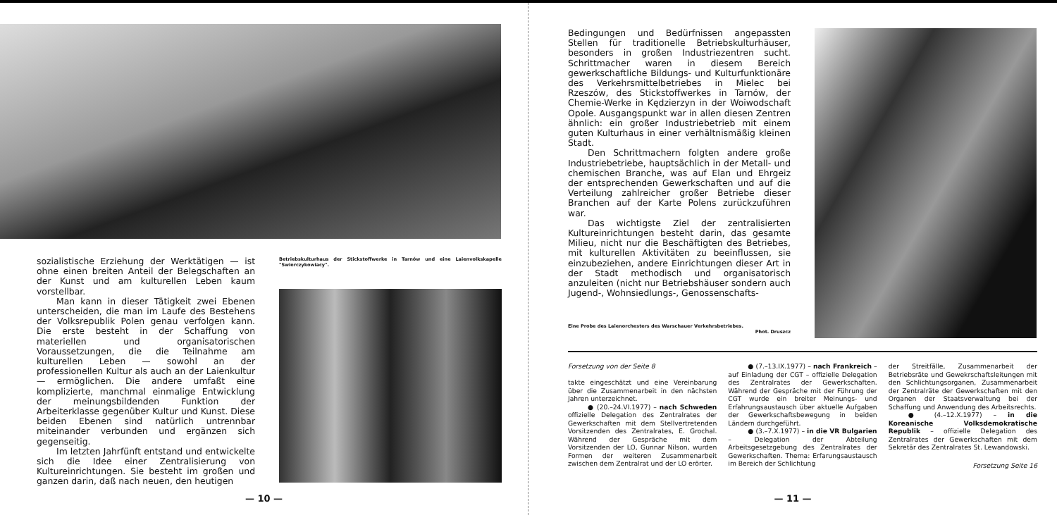sozialistische Erziehung der Werktätigen — ist ohne einen breiten Anteil der Belegschaften an der Kunst und am kulturellen Leben kaum vorstellbar.
Man kann in dieser Tätigkeit zwei Ebenen unterscheiden, die man im Laufe des Bestehens der Volksrepublik Polen genau verfolgen kann. Die erste besteht in der Schaffung von materiellen und organisatorischen Voraussetzungen, die die Teilnahme am kulturellen Leben — sowohl an der professionellen Kultur als auch an der Laienkultur — ermöglichen. Die andere umfaßt eine komplizierte, manchmal einmalige Entwicklung der meinungsbildenden Funktion der Arbeiterklasse gegenüber Kultur und Kunst. Diese beiden Ebenen sind natürlich untrennbar miteinander verbunden und ergänzen sich gegenseitig.
Im letzten Jahrfünft entstand und entwickelte sich die Idee einer Zentralisierung von Kultureinrichtungen. Sie besteht im großen und ganzen darin, daß nach neuen, den heutigen
Betriebskulturhaus der Stickstoffwerke in Tarnów und eine Laienvolkskapelle "Swierczykowiacy".
— 10 —
Bedingungen und Bedürfnissen angepassten Stellen für traditionelle Betriebskulturhäuser, besonders in großen Industriezentren sucht. Schrittmacher waren in diesem Bereich gewerkschaftliche Bildungs- und Kulturfunktionäre des Verkehrsmittelbetriebes in Mielec bei Rzeszów, des Stickstoffwerkes in Tarnów, der Chemie-Werke in Kędzierzyn in der Woiwodschaft Opole. Ausgangspunkt war in allen diesen Zentren ähnlich: ein großer Industriebetrieb mit einem guten Kulturhaus in einer verhältnismäßig kleinen Stadt.
Den Schrittmachern folgten andere große Industriebetriebe, hauptsächlich in der Metall- und chemischen Branche, was auf Elan und Ehrgeiz der entsprechenden Gewerkschaften und auf die Verteilung zahlreicher großer Betriebe dieser Branchen auf der Karte Polens zurückzuführen war.
Das wichtigste Ziel der zentralisierten Kultureinrichtungen besteht darin, das gesamte Milieu, nicht nur die Beschäftigten des Betriebes, mit kulturellen Aktivitäten zu beeinflussen, sie einzubeziehen, andere Einrichtungen dieser Art in der Stadt methodisch und organisatorisch anzuleiten (nicht nur Betriebshäuser sondern auch Jugend-, Wohnsiedlungs-, Genossenschafts-
Eine Probe des Laienorchesters des Warschauer Verkehrsbetriebes.
Phot. Druszcz
Forsetzung von der Seite 8
takte eingeschätzt und eine Vereinbarung über die Zusammenarbeit in den nächsten Jahren unterzeichnet.
● (20.–24.VI.1977) – nach Schweden offizielle Delegation des Zentralrates der Gewerkschaften mit dem Stellvertretenden Vorsitzenden des Zentralrates, E. Grochal. Während der Gespräche mit dem Vorsitzenden der LO, Gunnar Nilson, wurden Formen der weiteren Zusammenarbeit zwischen dem Zentralrat und der LO erörter.
● (7.–13.IX.1977) – nach Frankreich – auf Einladung der CGT – offizielle Delegation des Zentralrates der Gewerkschaften. Während der Gespräche mit der Führung der CGT wurde ein breiter Meinungs- und Erfahrungsaustausch über aktuelle Aufgaben der Gewerkschaftsbewegung in beiden Ländern durchgeführt.
● (3.–7.X.1977) – in die VR Bulgarien – Delegation der Abteilung Arbeitsgesetzgebung des Zentralrates der Gewerkschaften. Thema: Erfarungsaustausch im Bereich der Schlichtung
der Streitfälle, Zusammenarbeit der Betriebsräte und Gewekrschaftsleitungen mit den Schlichtungsorganen, Zusammenarbeit der Zentralräte der Gewerkschaften mit den Organen der Staatsverwaltung bei der Schaffung und Anwendung des Arbeitsrechts.
● (4.–12.X.1977) – in die Koreanische Volksdemokratische Republik – offizielle Delegation des Zentralrates der Gewerkschaften mit dem Sekretär des Zentralrates St. Lewandowski.
Forsetzung Seite 16
— 11 —